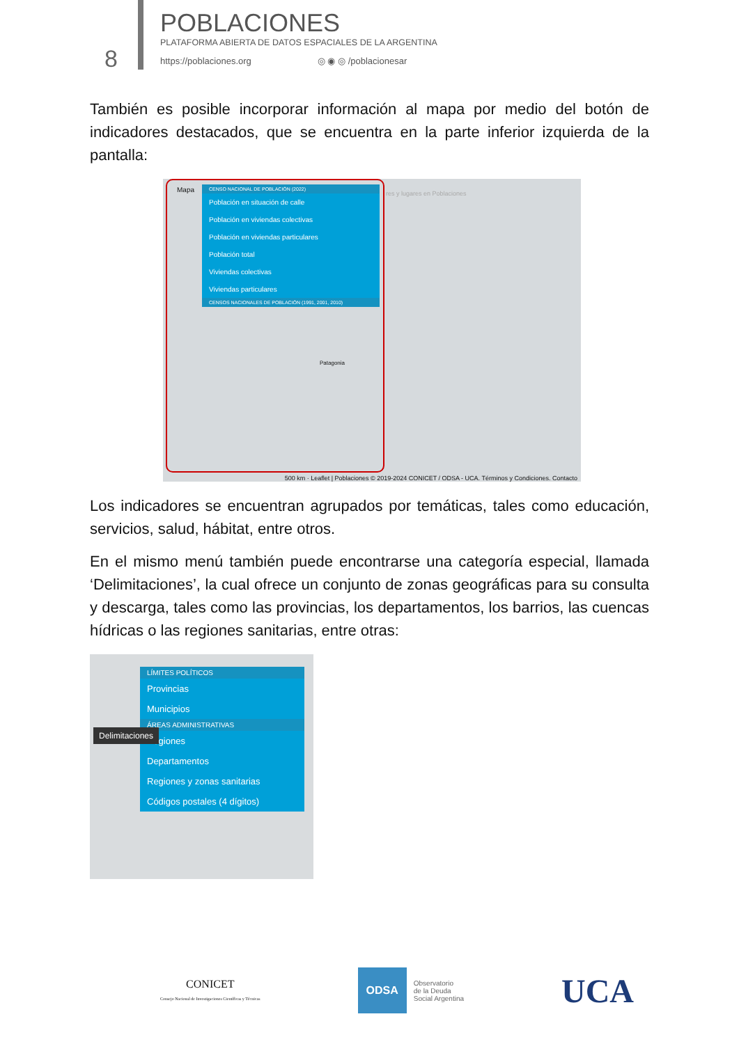8
POBLACIONES
PLATAFORMA ABIERTA DE DATOS ESPACIALES DE LA ARGENTINA
https://poblaciones.org ◎ ◉ ◎ /poblacionesar
También es posible incorporar información al mapa por medio del botón de indicadores destacados, que se encuentra en la parte inferior izquierda de la pantalla:
Mapa
CENSO NACIONAL DE POBLACIÓN (2022)
Población en situación de calle
Población en viviendas colectivas
Población en viviendas particulares
Población total
Viviendas colectivas
Viviendas particulares
CENSOS NACIONALES DE POBLACIÓN (1991, 2001, 2010)
res y lugares en Poblaciones
Patagonia
500 km · Leaflet | Poblaciones © 2019-2024 CONICET / ODSA - UCA. Términos y Condiciones. Contacto
Los indicadores se encuentran agrupados por temáticas, tales como educación, servicios, salud, hábitat, entre otros.
En el mismo menú también puede encontrarse una categoría especial, llamada ‘Delimitaciones’, la cual ofrece un conjunto de zonas geográficas para su consulta y descarga, tales como las provincias, los departamentos, los barrios, las cuencas hídricas o las regiones sanitarias, entre otras:
LÍMITES POLÍTICOS
Provincias
Municipios
ÁREAS ADMINISTRATIVAS
Regiones
Departamentos
Regiones y zonas sanitarias
Códigos postales (4 dígitos)
Delimitaciones
CONICET
Consejo Nacional de Investigaciones Científicas y Técnicas
ODSA Observatorio
de la Deuda
Social Argentina
UCA